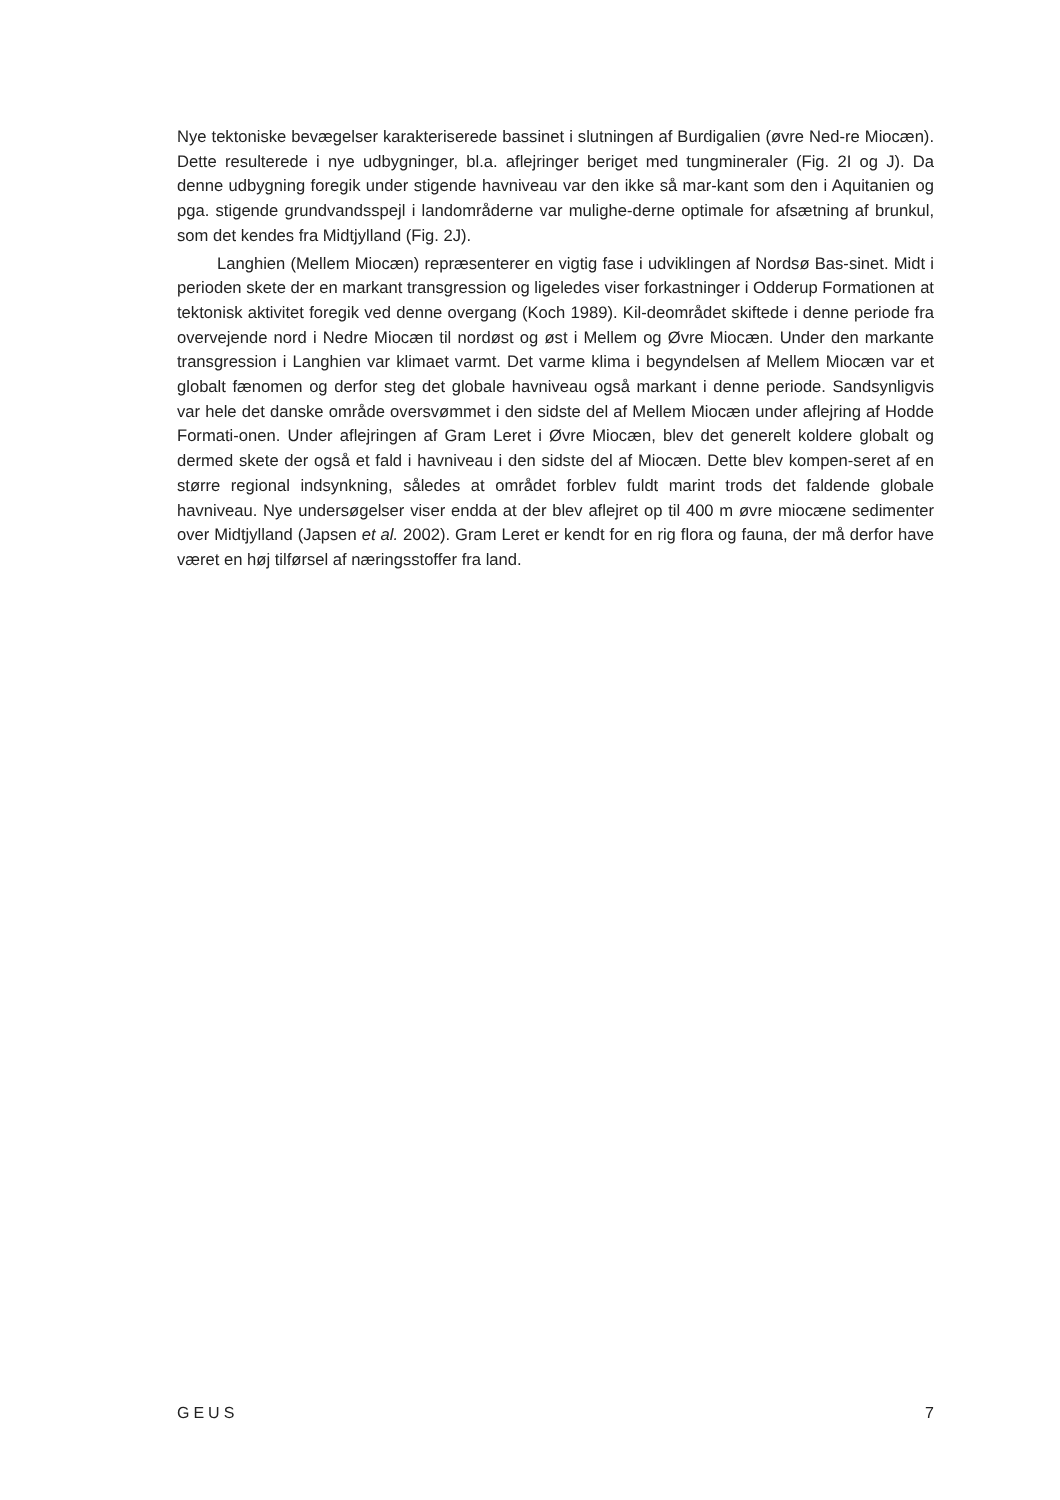Nye tektoniske bevægelser karakteriserede bassinet i slutningen af Burdigalien (øvre Ned-re Miocæn). Dette resulterede i nye udbygninger, bl.a. aflejringer beriget med tungmineraler (Fig. 2I og J). Da denne udbygning foregik under stigende havniveau var den ikke så mar-kant som den i Aquitanien og pga. stigende grundvandsspejl i landområderne var mulighe-derne optimale for afsætning af brunkul, som det kendes fra Midtjylland (Fig. 2J).
Langhien (Mellem Miocæn) repræsenterer en vigtig fase i udviklingen af Nordsø Bas-sinet. Midt i perioden skete der en markant transgression og ligeledes viser forkastninger i Odderup Formationen at tektonisk aktivitet foregik ved denne overgang (Koch 1989). Kil-deområdet skiftede i denne periode fra overvejende nord i Nedre Miocæn til nordøst og øst i Mellem og Øvre Miocæn. Under den markante transgression i Langhien var klimaet varmt. Det varme klima i begyndelsen af Mellem Miocæn var et globalt fænomen og derfor steg det globale havniveau også markant i denne periode. Sandsynligvis var hele det danske område oversvømmet i den sidste del af Mellem Miocæn under aflejring af Hodde Formati-onen. Under aflejringen af Gram Leret i Øvre Miocæn, blev det generelt koldere globalt og dermed skete der også et fald i havniveau i den sidste del af Miocæn. Dette blev kompen-seret af en større regional indsynkning, således at området forblev fuldt marint trods det faldende globale havniveau. Nye undersøgelser viser endda at der blev aflejret op til 400 m øvre miocæne sedimenter over Midtjylland (Japsen et al. 2002). Gram Leret er kendt for en rig flora og fauna, der må derfor have været en høj tilførsel af næringsstoffer fra land.
GEUS 7